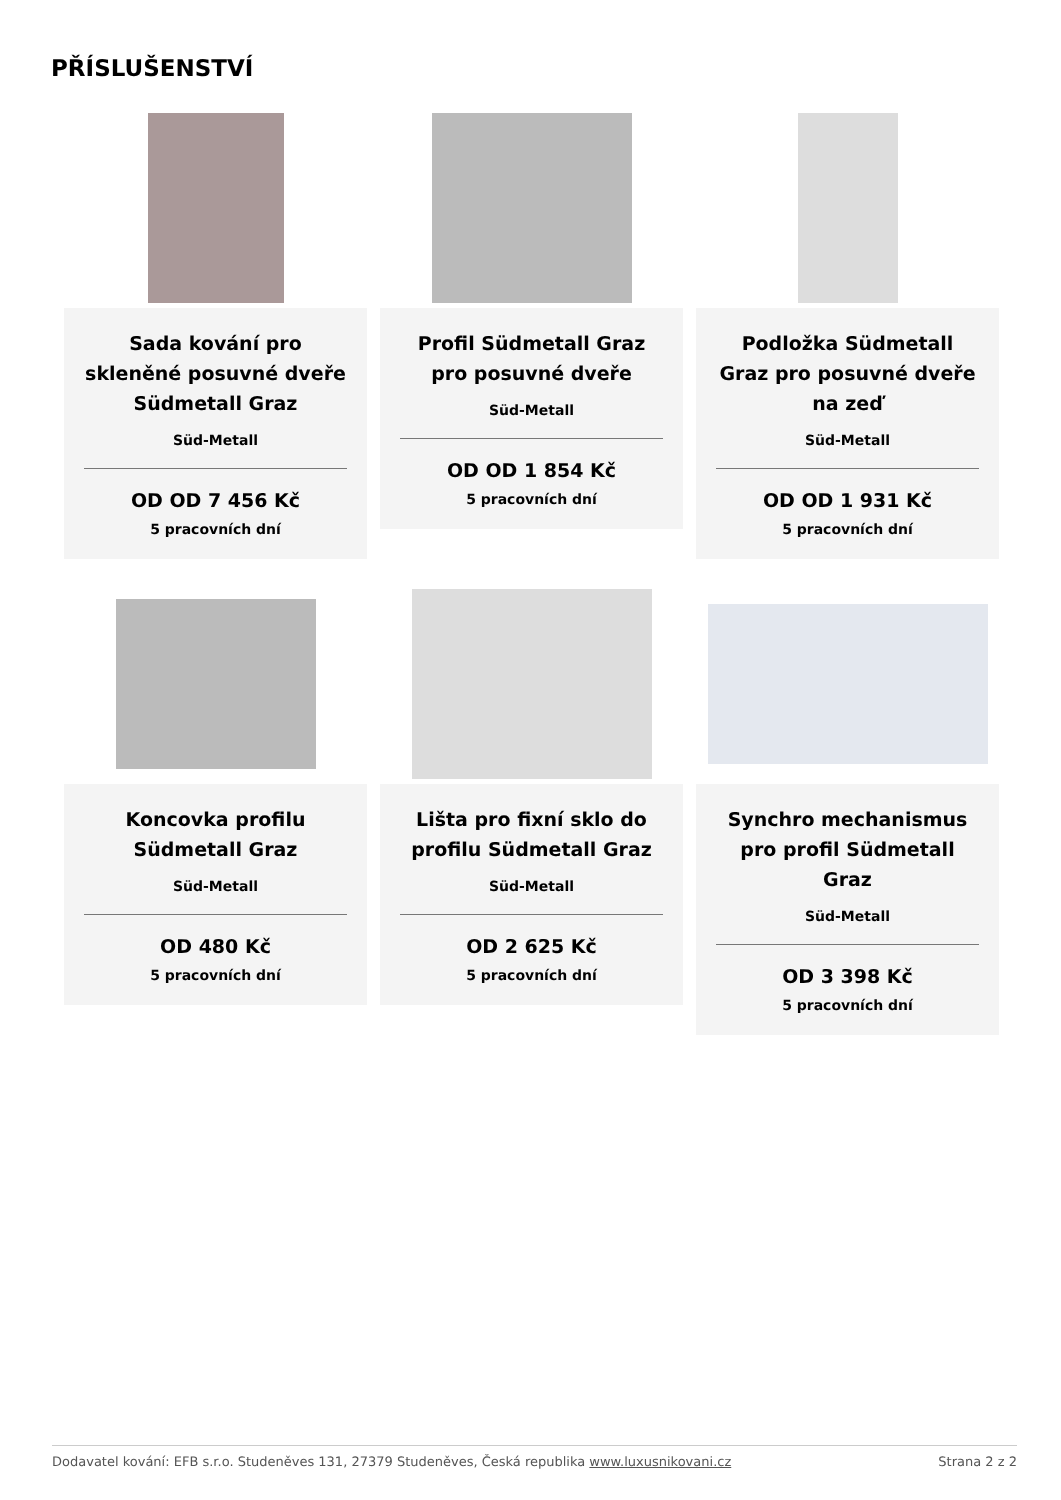PŘÍSLUŠENSTVÍ
Sada kování pro skleněné posuvné dveře Südmetall Graz
Süd-Metall
OD OD 7 456 Kč
5 pracovních dní
Profil Südmetall Graz pro posuvné dveře
Süd-Metall
OD OD 1 854 Kč
5 pracovních dní
Podložka Südmetall Graz pro posuvné dveře na zeď
Süd-Metall
OD OD 1 931 Kč
5 pracovních dní
Koncovka profilu Südmetall Graz
Süd-Metall
OD 480 Kč
5 pracovních dní
Lišta pro fixní sklo do profilu Südmetall Graz
Süd-Metall
OD 2 625 Kč
5 pracovních dní
Synchro mechanismus pro profil Südmetall Graz
Süd-Metall
OD 3 398 Kč
5 pracovních dní
Dodavatel kování: EFB s.r.o. Studeněves 131, 27379 Studeněves, Česká republika www.luxusnikovani.cz Strana 2 z 2